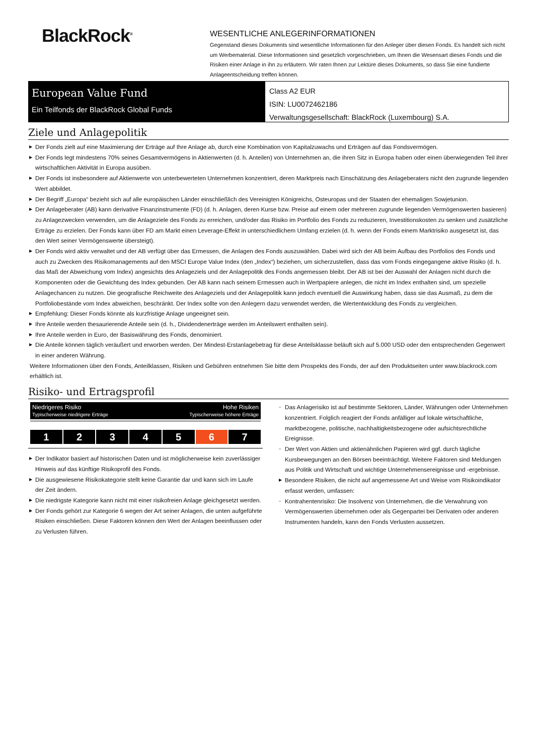BlackRock<sup>®</sup>
WESENTLICHE ANLEGERINFORMATIONEN
Gegenstand dieses Dokuments sind wesentliche Informationen für den Anleger über diesen Fonds. Es handelt sich nicht um Werbematerial. Diese Informationen sind gesetzlich vorgeschrieben, um Ihnen die Wesensart dieses Fonds und die Risiken einer Anlage in ihn zu erläutern. Wir raten Ihnen zur Lektüre dieses Dokuments, so dass Sie eine fundierte Anlageentscheidung treffen können.
European Value Fund
Ein Teilfonds der BlackRock Global Funds
Class A2 EUR
ISIN: LU0072462186
Verwaltungsgesellschaft: BlackRock (Luxembourg) S.A.
Ziele und Anlagepolitik
▶ Der Fonds zielt auf eine Maximierung der Erträge auf Ihre Anlage ab, durch eine Kombination von Kapitalzuwachs und Erträgen auf das Fondsvermögen.
▶ Der Fonds legt mindestens 70% seines Gesamtvermögens in Aktienwerten (d. h. Anteilen) von Unternehmen an, die ihren Sitz in Europa haben oder einen überwiegenden Teil ihrer wirtschaftlichen Aktivität in Europa ausüben.
▶ Der Fonds ist insbesondere auf Aktienwerte von unterbewerteten Unternehmen konzentriert, deren Marktpreis nach Einschätzung des Anlageberaters nicht den zugrunde liegenden Wert abbildet.
▶ Der Begriff „Europa“ bezieht sich auf alle europäischen Länder einschließlich des Vereinigten Königreichs, Osteuropas und der Staaten der ehemaligen Sowjetunion.
▶ Der Anlageberater (AB) kann derivative Finanzinstrumente (FD) (d. h. Anlagen, deren Kurse bzw. Preise auf einem oder mehreren zugrunde liegenden Vermögenswerten basieren) zu Anlagezwecken verwenden, um die Anlageziele des Fonds zu erreichen, und/oder das Risiko im Portfolio des Fonds zu reduzieren, Investitionskosten zu senken und zusätzliche Erträge zu erzielen. Der Fonds kann über FD am Markt einen Leverage-Effekt in unterschiedlichem Umfang erzielen (d. h. wenn der Fonds einem Marktrisiko ausgesetzt ist, das den Wert seiner Vermögenswerte übersteigt).
▶ Der Fonds wird aktiv verwaltet und der AB verfügt über das Ermessen, die Anlagen des Fonds auszuwählen. Dabei wird sich der AB beim Aufbau des Portfolios des Fonds und auch zu Zwecken des Risikomanagements auf den MSCI Europe Value Index (den „Index“) beziehen, um sicherzustellen, dass das vom Fonds eingegangene aktive Risiko (d. h. das Maß der Abweichung vom Index) angesichts des Anlageziels und der Anlagepolitik des Fonds angemessen bleibt. Der AB ist bei der Auswahl der Anlagen nicht durch die Komponenten oder die Gewichtung des Index gebunden. Der AB kann nach seinem Ermessen auch in Wertpapiere anlegen, die nicht im Index enthalten sind, um spezielle Anlagechancen zu nutzen. Die geografische Reichweite des Anlageziels und der Anlagepolitik kann jedoch eventuell die Auswirkung haben, dass sie das Ausmaß, zu dem die Portfoliobestände vom Index abweichen, beschränkt. Der Index sollte von den Anlegern dazu verwendet werden, die Wertentwicklung des Fonds zu vergleichen.
▶ Empfehlung: Dieser Fonds könnte als kurzfristige Anlage ungeeignet sein.
▶ Ihre Anteile werden thesaurierende Anteile sein (d. h., Dividendenerträge werden im Anteilswert enthalten sein).
▶ Ihre Anteile werden in Euro, der Basiswährung des Fonds, denominiert.
▶ Die Anteile können täglich veräußert und erworben werden. Der Mindest-Erstanlagebetrag für diese Anteilsklasse beläuft sich auf 5.000 USD oder den entsprechenden Gegenwert in einer anderen Währung.
Weitere Informationen über den Fonds, Anteilklassen, Risiken und Gebühren entnehmen Sie bitte dem Prospekts des Fonds, der auf den Produktseiten unter www.blackrock.com erhältlich ist.
Risiko- und Ertragsprofil
Niedrigeres Risiko
Typischerweise niedrigere Erträge
Hohe Risiken
Typischerweise höhere Erträge
| 1 | 2 | 3 | 4 | 5 | 6 | 7 |
▶ Der Indikator basiert auf historischen Daten und ist möglicherweise kein zuverlässiger Hinweis auf das künftige Risikoprofil des Fonds.
▶ Die ausgewiesene Risikokategorie stellt keine Garantie dar und kann sich im Laufe der Zeit ändern.
▶ Die niedrigste Kategorie kann nicht mit einer risikofreien Anlage gleichgesetzt werden.
▶ Der Fonds gehört zur Kategorie 6 wegen der Art seiner Anlagen, die unten aufgeführte Risiken einschließen. Diese Faktoren können den Wert der Anlagen beeinflussen oder zu Verlusten führen.
– Das Anlagerisiko ist auf bestimmte Sektoren, Länder, Währungen oder Unternehmen konzentriert. Folglich reagiert der Fonds anfälliger auf lokale wirtschaftliche, marktbezogene, politische, nachhaltigkeitsbezogene oder aufsichtsrechtliche Ereignisse.
– Der Wert von Aktien und aktienähnlichen Papieren wird ggf. durch tägliche Kursbewegungen an den Börsen beeinträchtigt. Weitere Faktoren sind Meldungen aus Politik und Wirtschaft und wichtige Unternehmensereignisse und -ergebnisse.
▶ Besondere Risiken, die nicht auf angemessene Art und Weise vom Risikoindikator erfasst werden, umfassen:
– Kontrahentenrisiko: Die Insolvenz von Unternehmen, die die Verwahrung von Vermögenswerten übernehmen oder als Gegenpartei bei Derivaten oder anderen Instrumenten handeln, kann den Fonds Verlusten aussetzen.